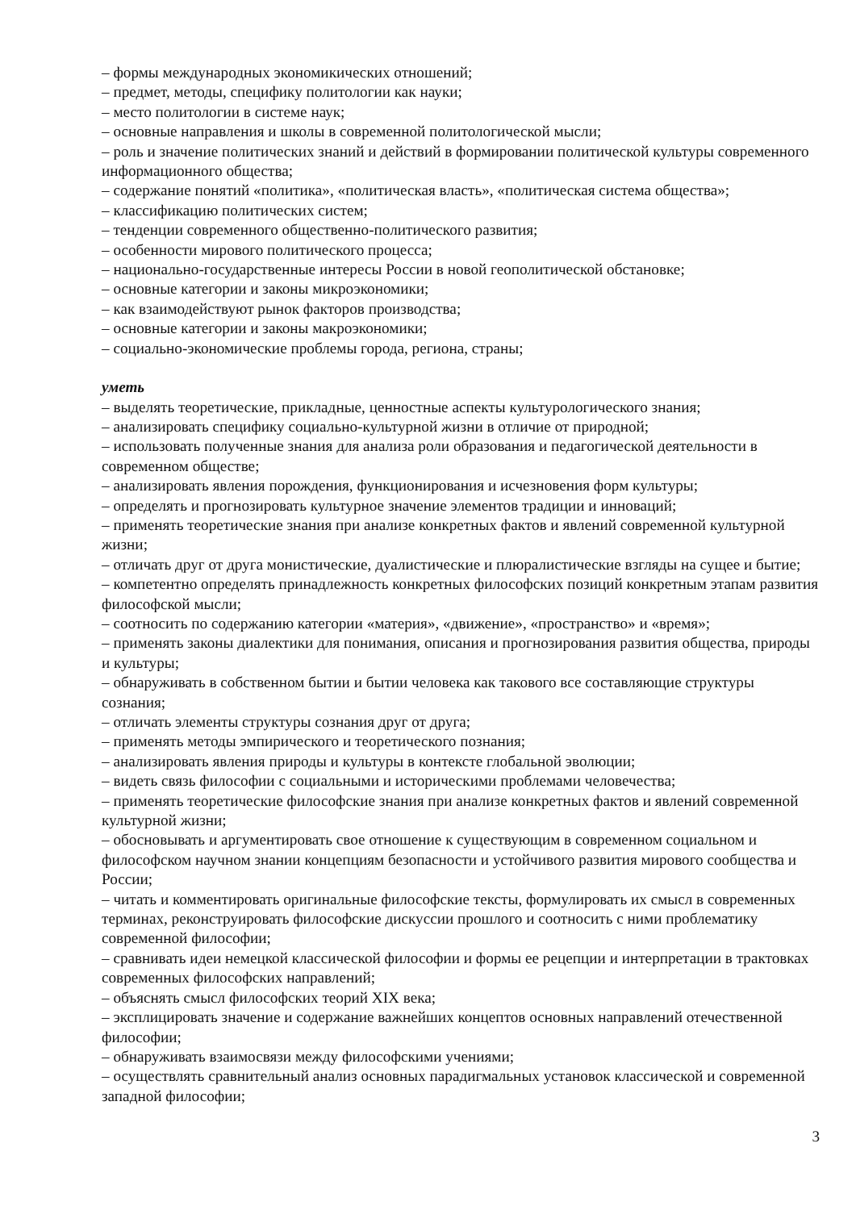– формы международных экономикических отношений;
– предмет, методы, специфику политологии как науки;
– место политологии в системе наук;
– основные направления и школы в современной политологической мысли;
– роль и значение политических знаний и действий в формировании политической культуры современного информационного общества;
– содержание понятий «политика», «политическая власть», «политическая система общества»;
– классификацию политических систем;
– тенденции современного общественно-политического развития;
– особенности мирового политического процесса;
– национально-государственные интересы России в новой геополитической обстановке;
– основные категории и законы микроэкономики;
– как взаимодействуют рынок факторов производства;
– основные категории и законы макроэкономики;
– социально-экономические проблемы города, региона, страны;
уметь
– выделять теоретические, прикладные, ценностные аспекты культурологического знания;
– анализировать специфику социально-культурной жизни в отличие от природной;
– использовать полученные знания для анализа роли образования и педагогической деятельности в современном обществе;
– анализировать явления порождения, функционирования и исчезновения форм культуры;
– определять и прогнозировать культурное значение элементов традиции и инноваций;
– применять теоретические знания при анализе конкретных фактов и явлений современной культурной жизни;
– отличать друг от друга монистические, дуалистические и плюралистические взгляды на сущее и бытие;
– компетентно определять принадлежность конкретных философских позиций конкретным этапам развития философской мысли;
– соотносить по содержанию категории «материя», «движение», «пространство» и «время»;
– применять законы диалектики для понимания, описания и прогнозирования развития общества, природы и культуры;
– обнаруживать в собственном бытии и бытии человека как такового все составляющие структуры сознания;
– отличать элементы структуры сознания друг от друга;
– применять методы эмпирического и теоретического познания;
– анализировать явления природы и культуры в контексте глобальной эволюции;
– видеть связь философии с социальными и историческими проблемами человечества;
– применять теоретические философские знания при анализе конкретных фактов и явлений современной культурной жизни;
– обосновывать и аргументировать свое отношение к существующим в современном социальном и философском научном знании концепциям безопасности и устойчивого развития мирового сообщества и России;
– читать и комментировать оригинальные философские тексты, формулировать их смысл в современных терминах, реконструировать философские дискуссии прошлого и соотносить с ними проблематику современной философии;
– сравнивать идеи немецкой классической философии и формы ее рецепции и интерпретации в трактовках современных философских направлений;
– объяснять смысл философских теорий XIX века;
– эксплицировать значение и содержание важнейших концептов основных направлений отечественной философии;
– обнаруживать взаимосвязи между философскими учениями;
– осуществлять сравнительный анализ основных парадигмальных установок классической и современной западной философии;
3